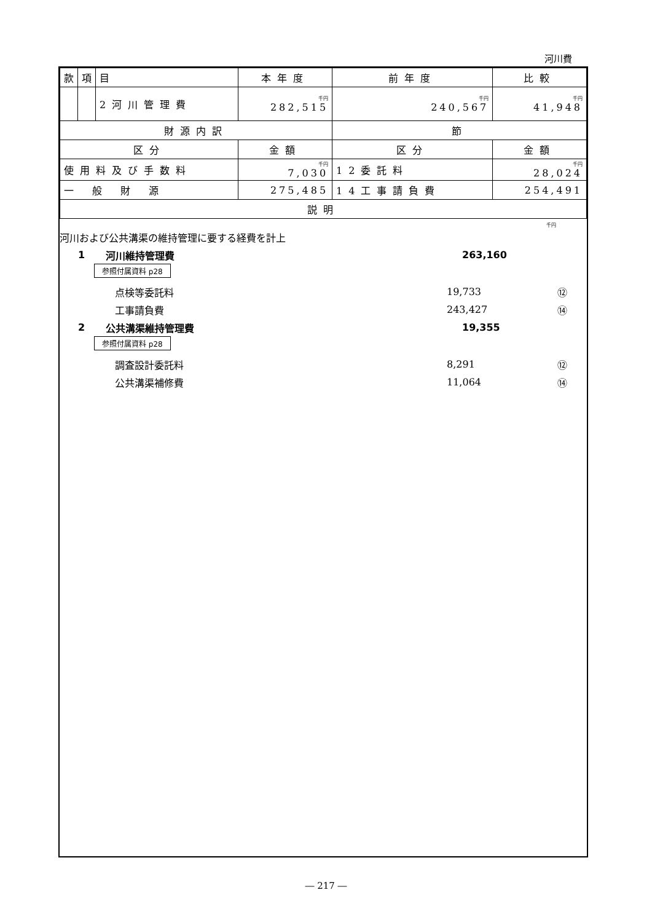河川費
| 款 | 項 | 目 | 本年度 | 前年度 | 比較 |
| --- | --- | --- | --- | --- | --- |
| | | 2河川管理費 | 千円 282,515 | 千円 240,567 | 千円 41,948 |
| 財源内訳 | | | | 節 | |
| 区分 | | | 金額 | 区分 | 金額 |
| 使用料及び手数料 | | | 千円 7,030 | 12委託料 | 千円 28,024 |
| 一般財源 | | | 275,485 | 14工事請負費 | 254,491 |
| 説明 | | | | | |
千円
河川および公共溝渠の維持管理に要する経費を計上
1 河川維持管理費 263,160
参照付属資料 p28
点検等委託料 19,733 ⑫
工事請負費 243,427 ⑭
2 公共溝渠維持管理費 19,355
参照付属資料 p28
調査設計委託料 8,291 ⑫
公共溝渠補修費 11,064 ⑭
― 217 ―